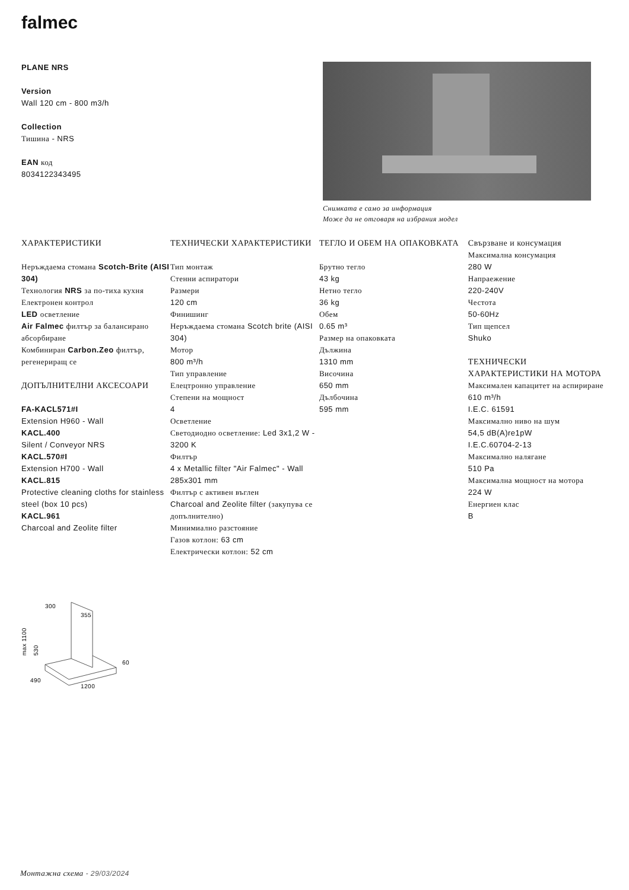falmec
PLANE NRS
Version
Wall 120 cm - 800 m3/h
Collection
Тишина - NRS
EAN код
8034122343495
Снимката е само за информация
Може да не отговаря на избрания модел
ХАРАКТЕРИСТИКИ
Неръждаема стомана Scotch-Brite (AISI 304)
Технология NRS за по-тиха кухня
Електронен контрол
LED осветление
Air Falmec филтър за балансирано абсорбиране
Комбиниран Carbon.Zeo филтър, регенериращ се
ДОПЪЛНИТЕЛНИ АКСЕСОАРИ
FA-KACL571#I
Extension H960 - Wall
KACL.400
Silent / Conveyor NRS
KACL.570#I
Extension H700 - Wall
KACL.815
Protective cleaning cloths for stainless steel (box 10 pcs)
KACL.961
Charcoal and Zeolite filter
ТЕХНИЧЕСКИ ХАРАКТЕРИСТИКИ
Тип монтаж
Стенни аспиратори
Размери
120 cm
Финишинг
Неръждаема стомана Scotch brite (AISI 304)
Мотор
800 m³/h
Тип управление
Елецтронно управление
Степени на мощност
4
Осветление
Светодиодно осветление: Led 3x1,2 W - 3200 K
Филтър
4 x Metallic filter "Air Falmec" - Wall 285x301 mm
Филтър с активен въглен
Charcoal and Zeolite filter (закупува се допълнително)
Минимиално разстояние
Газов котлон: 63 cm
Електрически котлон: 52 cm
ТЕГЛО И ОБЕМ НА ОПАКОВКАТА
Брутно тегло
43 kg
Нетно тегло
36 kg
Обем
0.65 m³
Размер на опаковката
Дължина
1310 mm
Височина
650 mm
Дълбочина
595 mm
Свързване и консумация
Максимална консумация
280 W
Напраежение
220-240V
Честота
50-60Hz
Тип щепсел
Shuko
ТЕХНИЧЕСКИ ХАРАКТЕРИСТИКИ НА МОТОРА
Максимален капацитет на аспириране
610 m³/h
I.E.C. 61591
Максимално ниво на шум
54,5 dB(A)re1pW
I.E.C.60704-2-13
Максимално налягане
510 Pa
Максимална мощност на мотора
224 W
Енергиен клас
B
300
355
max 1100
530
60
490
1200
Монтажна схема - 29/03/2024